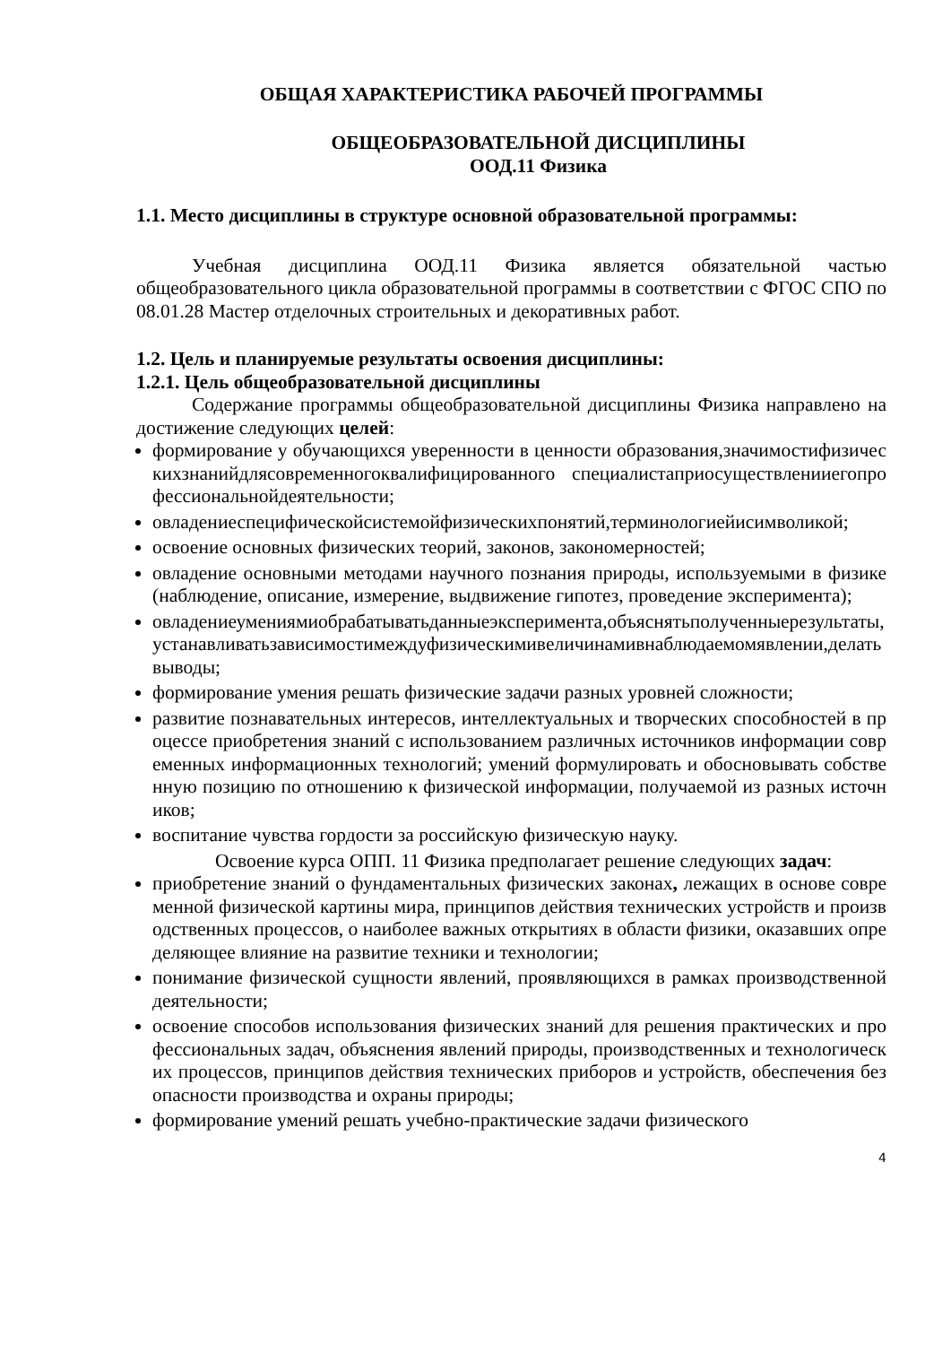ОБЩАЯ ХАРАКТЕРИСТИКА РАБОЧЕЙ ПРОГРАММЫ
ОБЩЕОБРАЗОВАТЕЛЬНОЙ ДИСЦИПЛИНЫ
ООД.11 Физика
1.1. Место дисциплины в структуре основной образовательной программы:
Учебная дисциплина ООД.11 Физика является обязательной частью общеобразовательного цикла образовательной программы в соответствии с ФГОС СПО по 08.01.28 Мастер отделочных строительных и декоративных работ.
1.2. Цель и планируемые результаты освоения дисциплины:
1.2.1. Цель общеобразовательной дисциплины
Содержание программы общеобразовательной дисциплины Физика направлено на достижение следующих целей:
формирование у обучающихся уверенности в ценности образования,значимостифизическихзнанийдлясовременногоквалифицированного специалистаприосуществленииегопрофессиональнойдеятельности;
овладениеспецифическойсистемойфизическихпонятий,терминологиейисимволикой;
освоение основных физических теорий, законов, закономерностей;
овладение основными методами научного познания природы, используемыми в физике (наблюдение, описание, измерение, выдвижение гипотез, проведение эксперимента);
овладениеумениямиобрабатыватьданныеэксперимента,объяснятьполученныерезультаты,устанавливатьзависимостимеждуфизическимивеличинамивнаблюдаемомявлении,делатьвыводы;
формирование умения решать физические задачи разных уровней сложности;
развитие познавательных интересов, интеллектуальных и творческих способностей в процессе приобретения знаний с использованием различных источников информации современных информационных технологий; умений формулировать и обосновывать собственную позицию по отношению к физической информации, получаемой из разных источников;
воспитание чувства гордости за российскую физическую науку.
Освоение курса ОПП. 11 Физика предполагает решение следующих задач:
приобретение знаний о фундаментальных физических законах, лежащих в основе современной физической картины мира, принципов действия технических устройств и производственных процессов, о наиболее важных открытиях в области физики, оказавших определяющее влияние на развитие техники и технологии;
понимание физической сущности явлений, проявляющихся в рамках производственной деятельности;
освоение способов использования физических знаний для решения практических и профессиональных задач, объяснения явлений природы, производственных и технологических процессов, принципов действия технических приборов и устройств, обеспечения безопасности производства и охраны природы;
формирование умений решать учебно-практические задачи физического
4